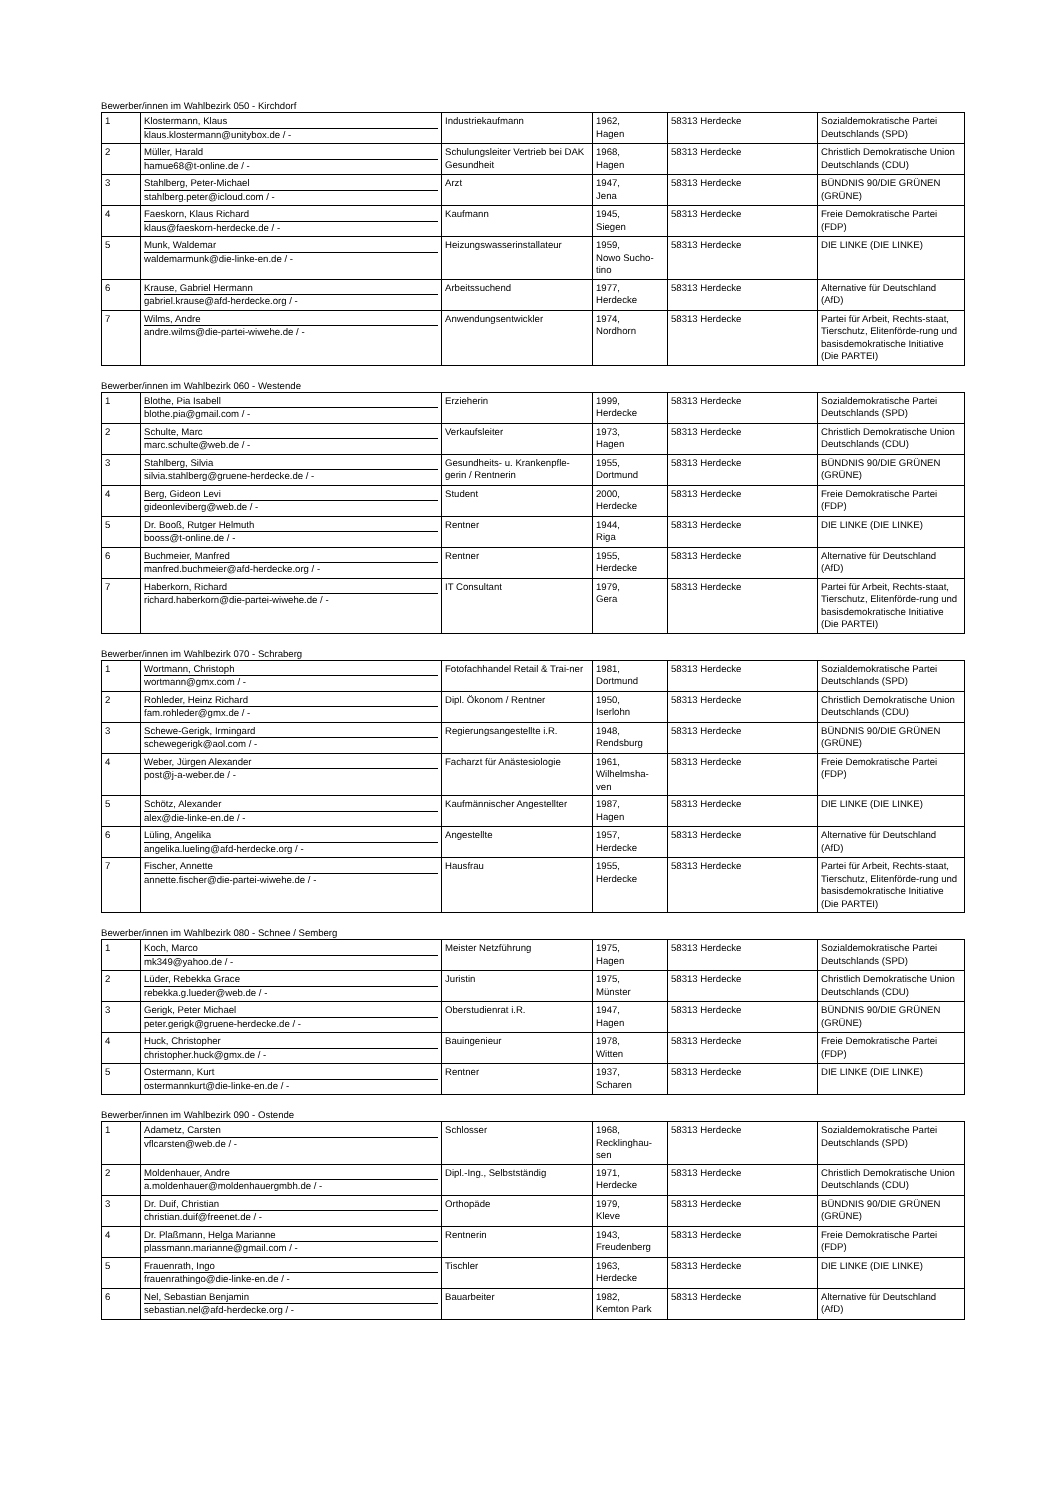Bewerber/innen im Wahlbezirk 050 - Kirchdorf
| 1 | Klostermann, Klaus klaus.klostermann@unitybox.de / - | Industriekaufmann | 1962, Hagen | 58313 Herdecke | Sozialdemokratische Partei Deutschlands (SPD) |
| 2 | Müller, Harald hamue68@t-online.de / - | Schulungsleiter Vertrieb bei DAK Gesundheit | 1968, Hagen | 58313 Herdecke | Christlich Demokratische Union Deutschlands (CDU) |
| 3 | Stahlberg, Peter-Michael stahlberg.peter@icloud.com / - | Arzt | 1947, Jena | 58313 Herdecke | BÜNDNIS 90/DIE GRÜNEN (GRÜNE) |
| 4 | Faeskorn, Klaus Richard klaus@faeskorn-herdecke.de / - | Kaufmann | 1945, Siegen | 58313 Herdecke | Freie Demokratische Partei (FDP) |
| 5 | Munk, Waldemar waldemarmunk@die-linke-en.de / - | Heizungswasserinstallateur | 1959, Nowo Sucho- tino | 58313 Herdecke | DIE LINKE (DIE LINKE) |
| 6 | Krause, Gabriel Hermann gabriel.krause@afd-herdecke.org / - | Arbeitssuchend | 1977, Herdecke | 58313 Herdecke | Alternative für Deutschland (AfD) |
| 7 | Wilms, Andre andre.wilms@die-partei-wiwehe.de / - | Anwendungsentwickler | 1974, Nordhorn | 58313 Herdecke | Partei für Arbeit, Rechts-staat, Tierschutz, Elitenförde-rung und basisdemokratische Initiative (Die PARTEI) |
Bewerber/innen im Wahlbezirk 060 - Westende
| 1 | Blothe, Pia Isabell blothe.pia@gmail.com / - | Erzieherin | 1999, Herdecke | 58313 Herdecke | Sozialdemokratische Partei Deutschlands (SPD) |
| 2 | Schulte, Marc marc.schulte@web.de / - | Verkaufsleiter | 1973, Hagen | 58313 Herdecke | Christlich Demokratische Union Deutschlands (CDU) |
| 3 | Stahlberg, Silvia silvia.stahlberg@gruene-herdecke.de / - | Gesundheits- u. Krankenpfle-gerin / Rentnerin | 1955, Dortmund | 58313 Herdecke | BÜNDNIS 90/DIE GRÜNEN (GRÜNE) |
| 4 | Berg, Gideon Levi gideonleviberg@web.de / - | Student | 2000, Herdecke | 58313 Herdecke | Freie Demokratische Partei (FDP) |
| 5 | Dr. Booß, Rutger Helmuth booss@t-online.de / - | Rentner | 1944, Riga | 58313 Herdecke | DIE LINKE (DIE LINKE) |
| 6 | Buchmeier, Manfred manfred.buchmeier@afd-herdecke.org / - | Rentner | 1955, Herdecke | 58313 Herdecke | Alternative für Deutschland (AfD) |
| 7 | Haberkorn, Richard richard.haberkorn@die-partei-wiwehe.de / - | IT Consultant | 1979, Gera | 58313 Herdecke | Partei für Arbeit, Rechts-staat, Tierschutz, Elitenförde-rung und basisdemokratische Initiative (Die PARTEI) |
Bewerber/innen im Wahlbezirk 070 - Schraberg
| 1 | Wortmann, Christoph wortmann@gmx.com / - | Fotofachhandel Retail & Trai-ner | 1981, Dortmund | 58313 Herdecke | Sozialdemokratische Partei Deutschlands (SPD) |
| 2 | Rohleder, Heinz Richard fam.rohleder@gmx.de / - | Dipl. Ökonom / Rentner | 1950, Iserlohn | 58313 Herdecke | Christlich Demokratische Union Deutschlands (CDU) |
| 3 | Schewe-Gerigk, Irmingard schewegerigk@aol.com / - | Regierungsangestellte i.R. | 1948, Rendsburg | 58313 Herdecke | BÜNDNIS 90/DIE GRÜNEN (GRÜNE) |
| 4 | Weber, Jürgen Alexander post@j-a-weber.de / - | Facharzt für Anästesiologie | 1961, Wilhelmsha- ven | 58313 Herdecke | Freie Demokratische Partei (FDP) |
| 5 | Schötz, Alexander alex@die-linke-en.de / - | Kaufmännischer Angestellter | 1987, Hagen | 58313 Herdecke | DIE LINKE (DIE LINKE) |
| 6 | Lüling, Angelika angelika.lueling@afd-herdecke.org / - | Angestellte | 1957, Herdecke | 58313 Herdecke | Alternative für Deutschland (AfD) |
| 7 | Fischer, Annette annette.fischer@die-partei-wiwehe.de / - | Hausfrau | 1955, Herdecke | 58313 Herdecke | Partei für Arbeit, Rechts-staat, Tierschutz, Elitenförde-rung und basisdemokratische Initiative (Die PARTEI) |
Bewerber/innen im Wahlbezirk 080 - Schnee / Semberg
| 1 | Koch, Marco mk349@yahoo.de / - | Meister Netzführung | 1975, Hagen | 58313 Herdecke | Sozialdemokratische Partei Deutschlands (SPD) |
| 2 | Lüder, Rebekka Grace rebekka.g.lueder@web.de / - | Juristin | 1975, Münster | 58313 Herdecke | Christlich Demokratische Union Deutschlands (CDU) |
| 3 | Gerigk, Peter Michael peter.gerigk@gruene-herdecke.de / - | Oberstudienrat i.R. | 1947, Hagen | 58313 Herdecke | BÜNDNIS 90/DIE GRÜNEN (GRÜNE) |
| 4 | Huck, Christopher christopher.huck@gmx.de / - | Bauingenieur | 1978, Witten | 58313 Herdecke | Freie Demokratische Partei (FDP) |
| 5 | Ostermann, Kurt ostermannkurt@die-linke-en.de / - | Rentner | 1937, Scharen | 58313 Herdecke | DIE LINKE (DIE LINKE) |
Bewerber/innen im Wahlbezirk 090 - Ostende
| 1 | Adametz, Carsten vflcarsten@web.de / - | Schlosser | 1968, Recklinghau- sen | 58313 Herdecke | Sozialdemokratische Partei Deutschlands (SPD) |
| 2 | Moldenhauer, Andre a.moldenhauer@moldenhauergmbh.de / - | Dipl.-Ing., Selbstständig | 1971, Herdecke | 58313 Herdecke | Christlich Demokratische Union Deutschlands (CDU) |
| 3 | Dr. Duif, Christian christian.duif@freenet.de / - | Orthopäde | 1979, Kleve | 58313 Herdecke | BÜNDNIS 90/DIE GRÜNEN (GRÜNE) |
| 4 | Dr. Plaßmann, Helga Marianne plassmann.marianne@gmail.com / - | Rentnerin | 1943, Freudenberg | 58313 Herdecke | Freie Demokratische Partei (FDP) |
| 5 | Frauenrath, Ingo frauenrathingo@die-linke-en.de / - | Tischler | 1963, Herdecke | 58313 Herdecke | DIE LINKE (DIE LINKE) |
| 6 | Nel, Sebastian Benjamin sebastian.nel@afd-herdecke.org / - | Bauarbeiter | 1982, Kemton Park | 58313 Herdecke | Alternative für Deutschland (AfD) |